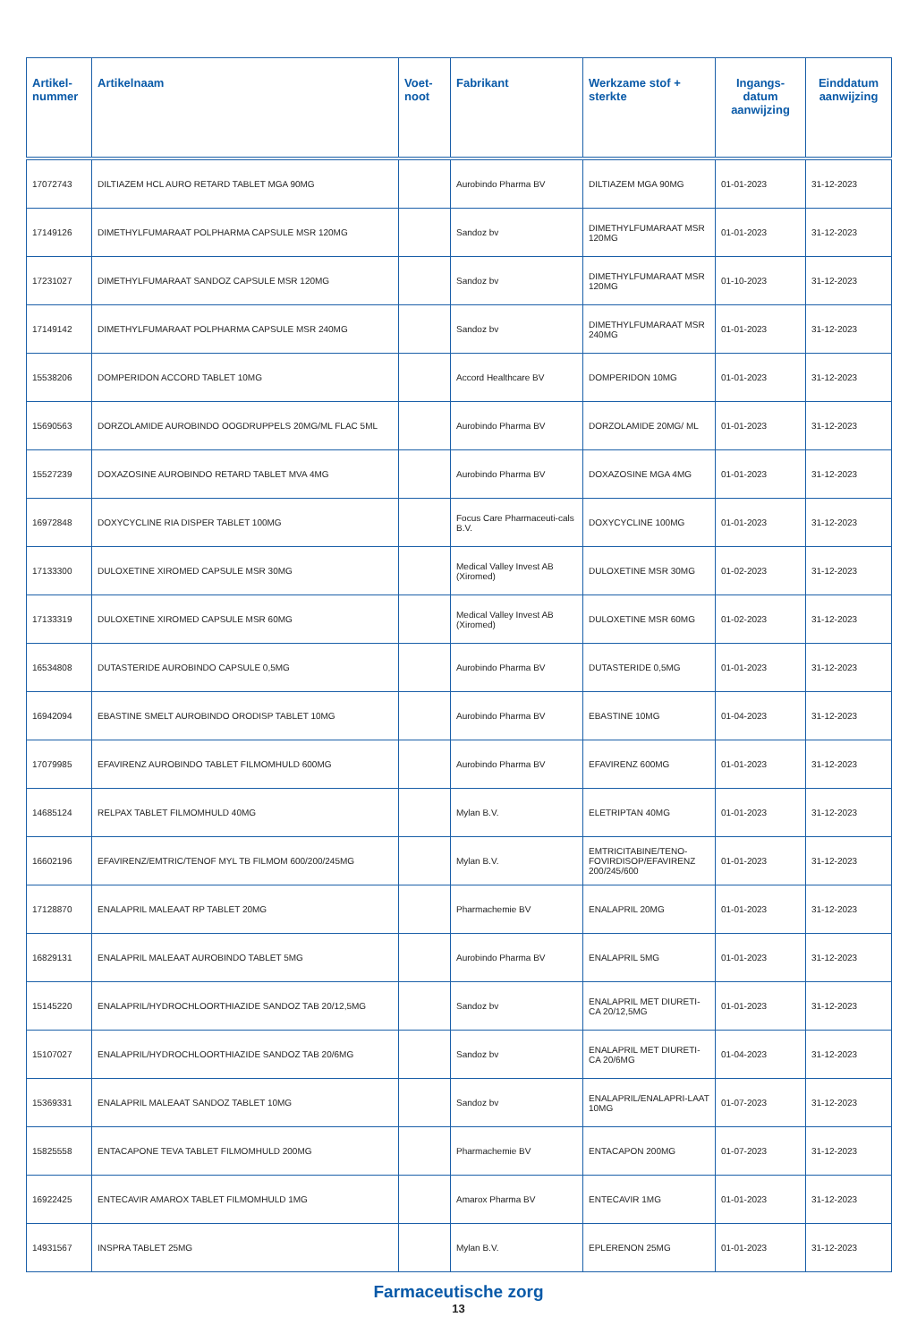| Artikel- nummer | Artikelnaam | Voet- noot | Fabrikant | Werkzame stof + sterkte | Ingangs- datum aanwijzing | Einddatum aanwijzing |
| --- | --- | --- | --- | --- | --- | --- |
| 17072743 | DILTIAZEM HCL AURO RETARD TABLET MGA 90MG | | Aurobindo Pharma BV | DILTIAZEM MGA 90MG | 01-01-2023 | 31-12-2023 |
| 17149126 | DIMETHYLFUMARAAT POLPHARMA CAPSULE MSR 120MG | | Sandoz bv | DIMETHYLFUMARAAT MSR 120MG | 01-01-2023 | 31-12-2023 |
| 17231027 | DIMETHYLFUMARAAT SANDOZ CAPSULE MSR 120MG | | Sandoz bv | DIMETHYLFUMARAAT MSR 120MG | 01-10-2023 | 31-12-2023 |
| 17149142 | DIMETHYLFUMARAAT POLPHARMA CAPSULE MSR 240MG | | Sandoz bv | DIMETHYLFUMARAAT MSR 240MG | 01-01-2023 | 31-12-2023 |
| 15538206 | DOMPERIDON ACCORD TABLET 10MG | | Accord Healthcare BV | DOMPERIDON 10MG | 01-01-2023 | 31-12-2023 |
| 15690563 | DORZOLAMIDE AUROBINDO OOGDRUPPELS 20MG/ML FLAC 5ML | | Aurobindo Pharma BV | DORZOLAMIDE 20MG/ ML | 01-01-2023 | 31-12-2023 |
| 15527239 | DOXAZOSINE AUROBINDO RETARD TABLET MVA 4MG | | Aurobindo Pharma BV | DOXAZOSINE MGA 4MG | 01-01-2023 | 31-12-2023 |
| 16972848 | DOXYCYCLINE RIA DISPER TABLET 100MG | | Focus Care Pharmaceuti-cals B.V. | DOXYCYCLINE 100MG | 01-01-2023 | 31-12-2023 |
| 17133300 | DULOXETINE XIROMED CAPSULE MSR 30MG | | Medical Valley Invest AB (Xiromed) | DULOXETINE MSR 30MG | 01-02-2023 | 31-12-2023 |
| 17133319 | DULOXETINE XIROMED CAPSULE MSR 60MG | | Medical Valley Invest AB (Xiromed) | DULOXETINE MSR 60MG | 01-02-2023 | 31-12-2023 |
| 16534808 | DUTASTERIDE AUROBINDO CAPSULE 0,5MG | | Aurobindo Pharma BV | DUTASTERIDE 0,5MG | 01-01-2023 | 31-12-2023 |
| 16942094 | EBASTINE SMELT AUROBINDO ORODISP TABLET 10MG | | Aurobindo Pharma BV | EBASTINE 10MG | 01-04-2023 | 31-12-2023 |
| 17079985 | EFAVIRENZ AUROBINDO TABLET FILMOMHULD 600MG | | Aurobindo Pharma BV | EFAVIRENZ 600MG | 01-01-2023 | 31-12-2023 |
| 14685124 | RELPAX TABLET FILMOMHULD 40MG | | Mylan B.V. | ELETRIPTAN 40MG | 01-01-2023 | 31-12-2023 |
| 16602196 | EFAVIRENZ/EMTRIC/TENOF MYL TB FILMOM 600/200/245MG | | Mylan B.V. | EMTRICITABINE/TENO-FOVIRDISOP/EFAVIRENZ 200/245/600 | 01-01-2023 | 31-12-2023 |
| 17128870 | ENALAPRIL MALEAAT RP TABLET 20MG | | Pharmachemie BV | ENALAPRIL 20MG | 01-01-2023 | 31-12-2023 |
| 16829131 | ENALAPRIL MALEAAT AUROBINDO TABLET 5MG | | Aurobindo Pharma BV | ENALAPRIL 5MG | 01-01-2023 | 31-12-2023 |
| 15145220 | ENALAPRIL/HYDROCHLOORTHIAZIDE SANDOZ TAB 20/12,5MG | | Sandoz bv | ENALAPRIL MET DIURETI-CA 20/12,5MG | 01-01-2023 | 31-12-2023 |
| 15107027 | ENALAPRIL/HYDROCHLOORTHIAZIDE SANDOZ TAB 20/6MG | | Sandoz bv | ENALAPRIL MET DIURETI-CA 20/6MG | 01-04-2023 | 31-12-2023 |
| 15369331 | ENALAPRIL MALEAAT SANDOZ TABLET 10MG | | Sandoz bv | ENALAPRIL/ENALAPRI-LAAT 10MG | 01-07-2023 | 31-12-2023 |
| 15825558 | ENTACAPONE TEVA TABLET FILMOMHULD 200MG | | Pharmachemie BV | ENTACAPON 200MG | 01-07-2023 | 31-12-2023 |
| 16922425 | ENTECAVIR AMAROX TABLET FILMOMHULD 1MG | | Amarox Pharma BV | ENTECAVIR 1MG | 01-01-2023 | 31-12-2023 |
| 14931567 | INSPRA TABLET 25MG | | Mylan B.V. | EPLERENON 25MG | 01-01-2023 | 31-12-2023 |
Farmaceutische zorg
13